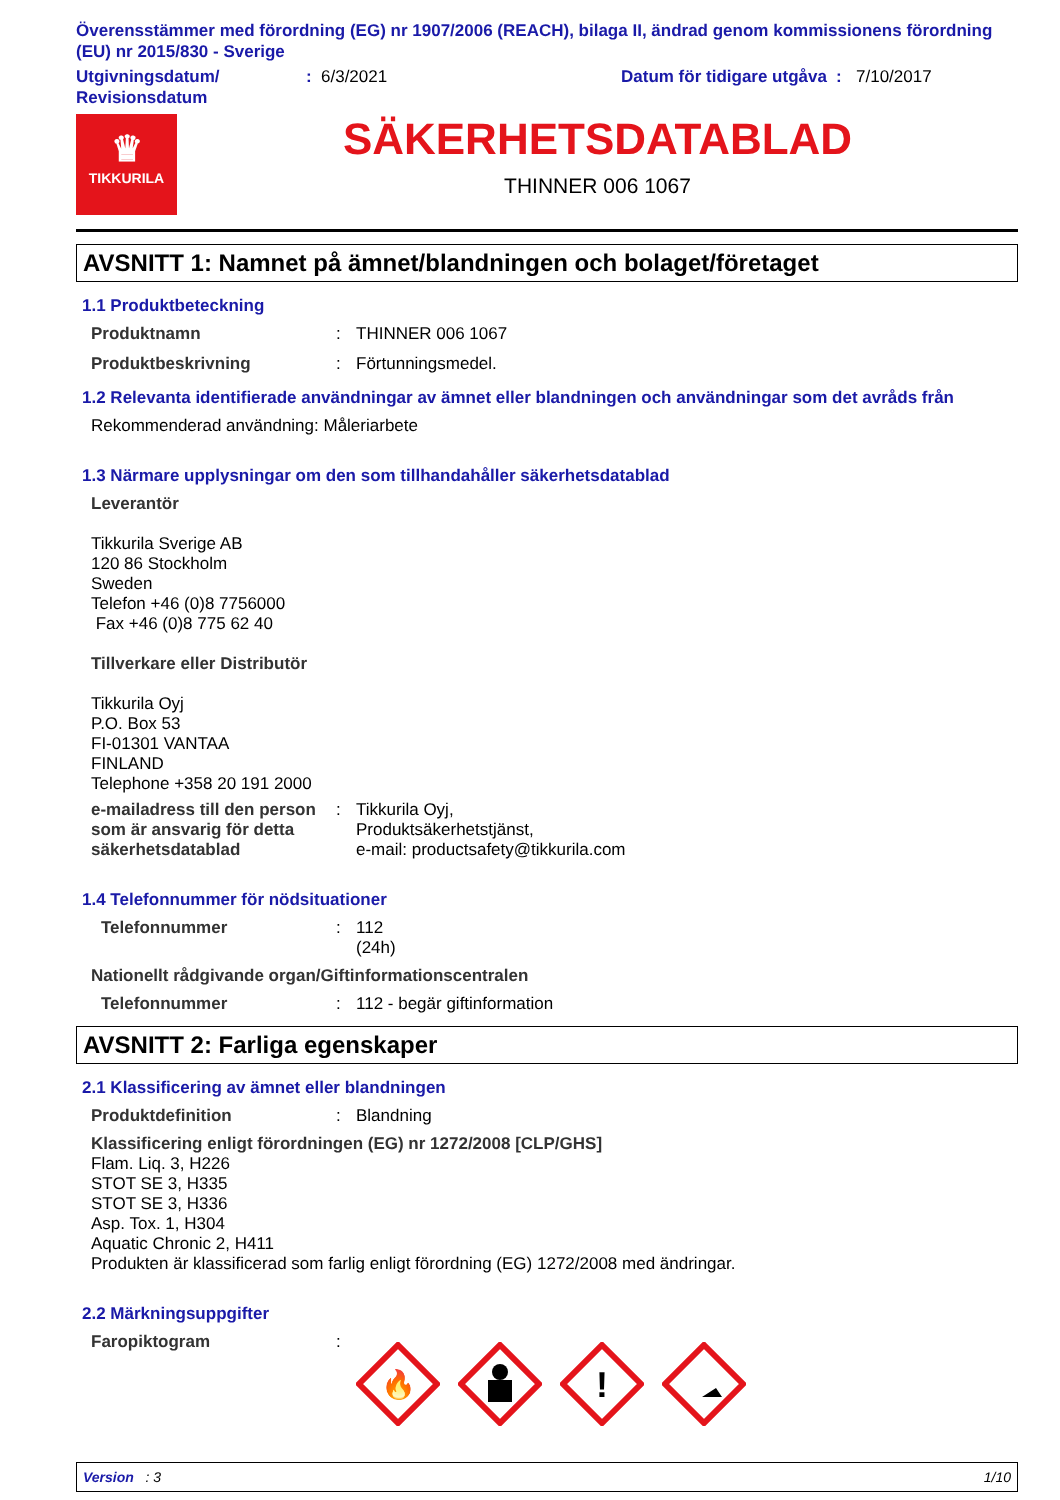Överensstämmer med förordning (EG) nr 1907/2006 (REACH), bilaga II, ändrad genom kommissionens förordning (EU) nr 2015/830 - Sverige
Utgivningsdatum/ Revisionsdatum
: 6/3/2021 Datum för tidigare utgåva
: 7/10/2017
♛
TIKKURILA
SÄKERHETSDATABLAD
THINNER 006 1067
AVSNITT 1: Namnet på ämnet/blandningen och bolaget/företaget
1.1 Produktbeteckning
Produktnamn : THINNER 006 1067
Produktbeskrivning : Förtunningsmedel.
1.2 Relevanta identifierade användningar av ämnet eller blandningen och användningar som det avråds från
Rekommenderad användning: Måleriarbete
1.3 Närmare upplysningar om den som tillhandahåller säkerhetsdatablad
Leverantör
Tikkurila Sverige AB
120 86 Stockholm
Sweden
Telefon +46 (0)8 7756000
Fax +46 (0)8 775 62 40
Tillverkare eller Distributör
Tikkurila Oyj
P.O. Box 53
FI-01301 VANTAA
FINLAND
Telephone +358 20 191 2000
e-mailadress till den person som är ansvarig för detta säkerhetsdatablad
: Tikkurila Oyj,
Produktsäkerhetstjänst,
e-mail: productsafety@tikkurila.com
1.4 Telefonnummer för nödsituationer
Telefonnummer : 112
(24h)
Nationellt rådgivande organ/Giftinformationscentralen
Telefonnummer : 112 - begär giftinformation
AVSNITT 2: Farliga egenskaper
2.1 Klassificering av ämnet eller blandningen
Produktdefinition : Blandning
Klassificering enligt förordningen (EG) nr 1272/2008 [CLP/GHS]
Flam. Liq. 3, H226
STOT SE 3, H335
STOT SE 3, H336
Asp. Tox. 1, H304
Aquatic Chronic 2, H411
Produkten är klassificerad som farlig enligt förordning (EG) 1272/2008 med ändringar.
2.2 Märkningsuppgifter
Faropiktogram :
🔥
!
Version : 3 1/10